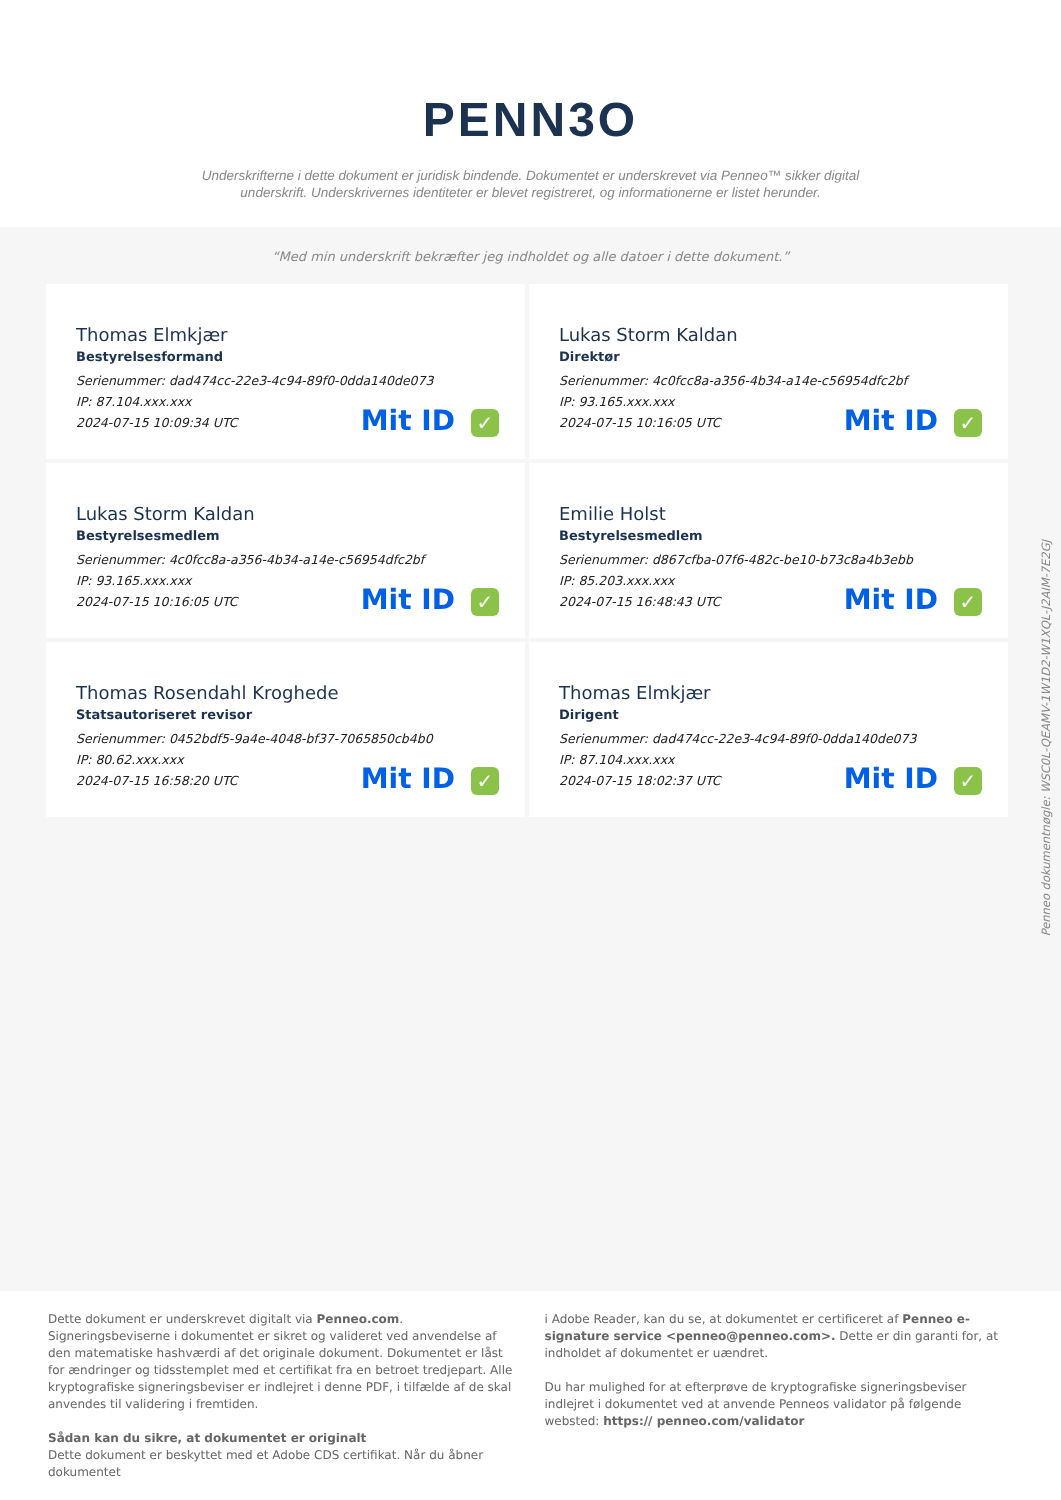PENN3O
Underskrifterne i dette dokument er juridisk bindende. Dokumentet er underskrevet via Penneo™ sikker digital underskrift. Underskrivernes identiteter er blevet registreret, og informationerne er listet herunder.
“Med min underskrift bekræfter jeg indholdet og alle datoer i dette dokument.”
Thomas Elmkjær
Bestyrelsesformand
Serienummer: dad474cc-22e3-4c94-89f0-0dda140de073
IP: 87.104.xxx.xxx
2024-07-15 10:09:34 UTC
Mit ID ✓
Lukas Storm Kaldan
Direktør
Serienummer: 4c0fcc8a-a356-4b34-a14e-c56954dfc2bf
IP: 93.165.xxx.xxx
2024-07-15 10:16:05 UTC
Mit ID ✓
Lukas Storm Kaldan
Bestyrelsesmedlem
Serienummer: 4c0fcc8a-a356-4b34-a14e-c56954dfc2bf
IP: 93.165.xxx.xxx
2024-07-15 10:16:05 UTC
Mit ID ✓
Emilie Holst
Bestyrelsesmedlem
Serienummer: d867cfba-07f6-482c-be10-b73c8a4b3ebb
IP: 85.203.xxx.xxx
2024-07-15 16:48:43 UTC
Mit ID ✓
Thomas Rosendahl Kroghede
Statsautoriseret revisor
Serienummer: 0452bdf5-9a4e-4048-bf37-7065850cb4b0
IP: 80.62.xxx.xxx
2024-07-15 16:58:20 UTC
Mit ID ✓
Thomas Elmkjær
Dirigent
Serienummer: dad474cc-22e3-4c94-89f0-0dda140de073
IP: 87.104.xxx.xxx
2024-07-15 18:02:37 UTC
Mit ID ✓
Penneo dokumentnøgle: WSC0L-QEAMV-1W1D2-W1XQL-J2AIM-7E2GJ
Dette dokument er underskrevet digitalt via Penneo.com. Signeringsbeviserne i dokumentet er sikret og valideret ved anvendelse af den matematiske hashværdi af det originale dokument. Dokumentet er låst for ændringer og tidsstemplet med et certifikat fra en betroet tredjepart. Alle kryptografiske signeringsbeviser er indlejret i denne PDF, i tilfælde af de skal anvendes til validering i fremtiden.
Sådan kan du sikre, at dokumentet er originalt
Dette dokument er beskyttet med et Adobe CDS certifikat. Når du åbner dokumentet
i Adobe Reader, kan du se, at dokumentet er certificeret af Penneo e-signature service <penneo@penneo.com>. Dette er din garanti for, at indholdet af dokumentet er uændret.
Du har mulighed for at efterprøve de kryptografiske signeringsbeviser indlejret i dokumentet ved at anvende Penneos validator på følgende websted: https:// penneo.com/validator